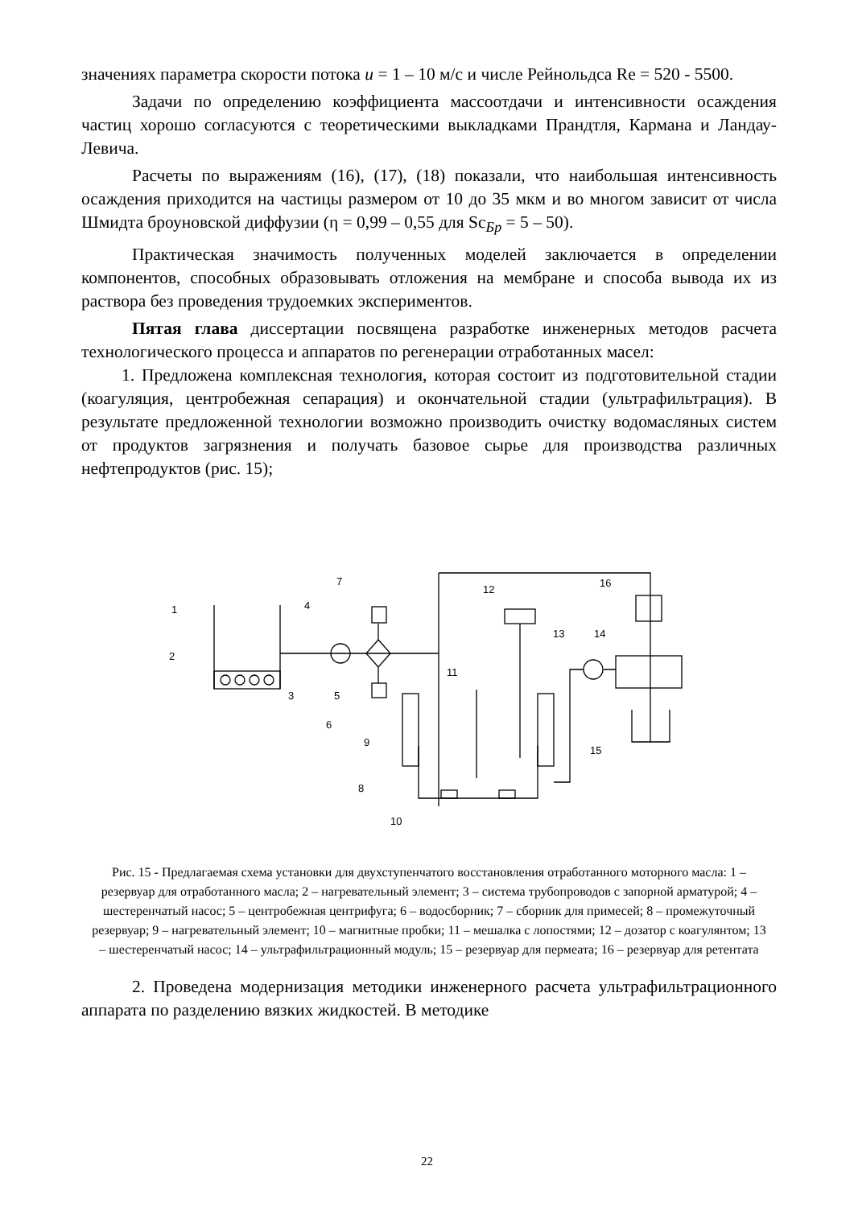значениях параметра скорости потока u = 1 – 10 м/с и числе Рейнольдса Re = 520 - 5500.
Задачи по определению коэффициента массоотдачи и интенсивности осаждения частиц хорошо согласуются с теоретическими выкладками Прандтля, Кармана и Ландау-Левича.
Расчеты по выражениям (16), (17), (18) показали, что наибольшая интенсивность осаждения приходится на частицы размером от 10 до 35 мкм и во многом зависит от числа Шмидта броуновской диффузии (η = 0,99 – 0,55 для Sc<sub>Бр</sub> = 5 – 50).
Практическая значимость полученных моделей заключается в определении компонентов, способных образовывать отложения на мембране и способа вывода их из раствора без проведения трудоемких экспериментов.
Пятая глава диссертации посвящена разработке инженерных методов расчета технологического процесса и аппаратов по регенерации отработанных масел:
1. Предложена комплексная технология, которая состоит из подготовительной стадии (коагуляция, центробежная сепарация) и окончательной стадии (ультрафильтрация). В результате предложенной технологии возможно производить очистку водомасляных систем от продуктов загрязнения и получать базовое сырье для производства различных нефтепродуктов (рис. 15);
1
2
3
4
5
6
7
8
9
10
11
12
13
14
15
16
Рис. 15 - Предлагаемая схема установки для двухступенчатого восстановления отработанного моторного масла: 1 – резервуар для отработанного масла; 2 – нагревательный элемент; 3 – система трубопроводов с запорной арматурой; 4 – шестеренчатый насос; 5 – центробежная центрифуга; 6 – водосборник; 7 – сборник для примесей; 8 – промежуточный резервуар; 9 – нагревательный элемент; 10 – магнитные пробки; 11 – мешалка с лопостями; 12 – дозатор с коагулянтом; 13 – шестеренчатый насос; 14 – ультрафильтрационный модуль; 15 – резервуар для пермеата; 16 – резервуар для ретентата
2. Проведена модернизация методики инженерного расчета ультрафильтрационного аппарата по разделению вязких жидкостей. В методике
22